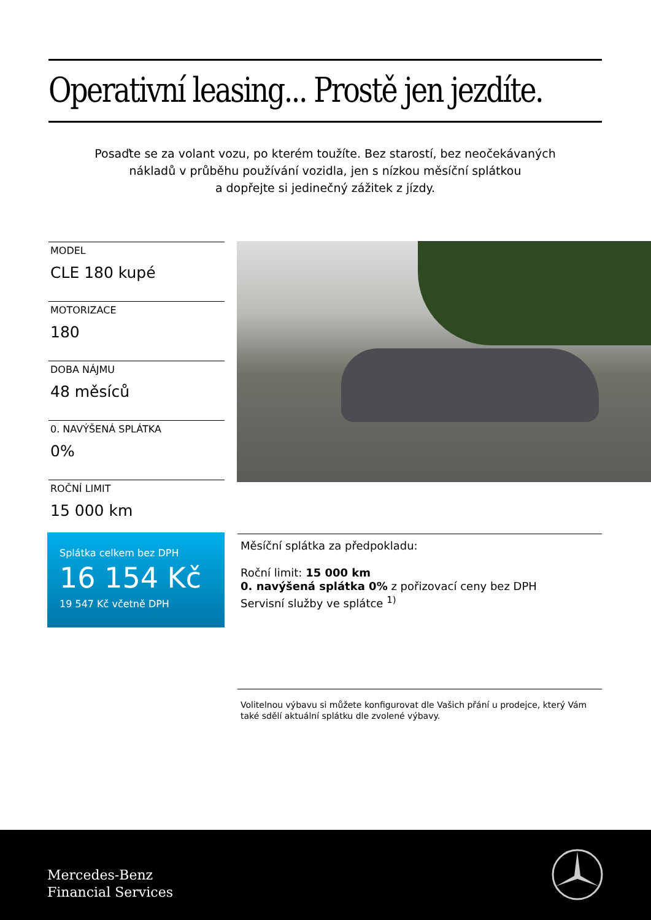Operativní leasing... Prostě jen jezdíte.
Posaďte se za volant vozu, po kterém toužíte. Bez starostí, bez neočekávaných
nákladů v průběhu používání vozidla, jen s nízkou měsíční splátkou
a dopřejte si jedinečný zážitek z jízdy.
MODEL
CLE 180 kupé
MOTORIZACE
180
DOBA NÁJMU
48 měsíců
0. NAVÝŠENÁ SPLÁTKA
0%
ROČNÍ LIMIT
15 000 km
Splátka celkem bez DPH
16 154 Kč
19 547 Kč včetně DPH
Měsíční splátka za předpokladu:
Roční limit: 15 000 km
0. navýšená splátka 0% z pořizovací ceny bez DPH
Servisní služby ve splátce <sup>1)</sup>
Volitelnou výbavu si můžete konfigurovat dle Vašich přání u prodejce, který Vám také sdělí aktuální splátku dle zvolené výbavy.
Mercedes-Benz
Financial Services